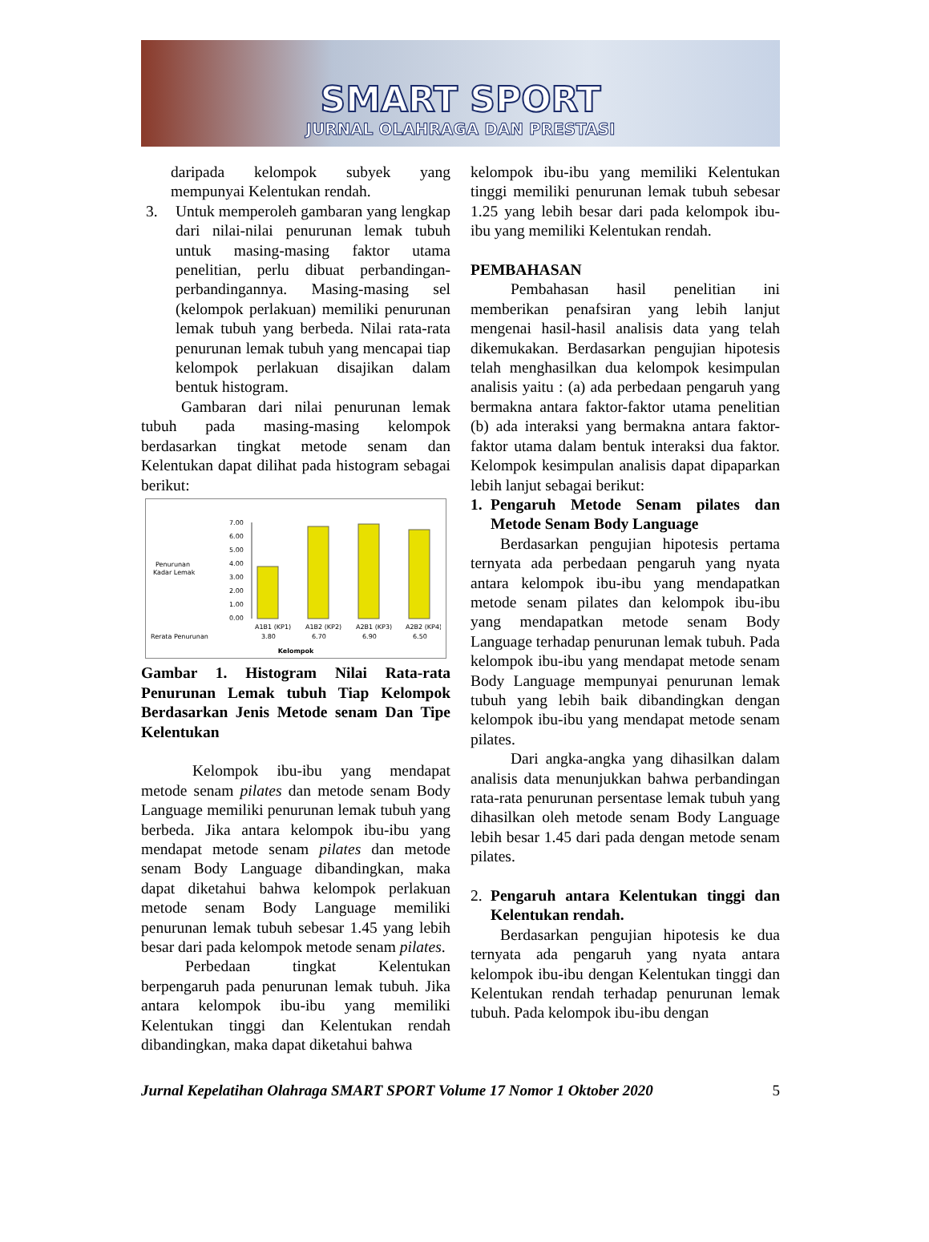SMART SPORT
JURNAL OLAHRAGA DAN PRESTASI
daripada kelompok subyek yang mempunyai Kelentukan rendah.
3. Untuk memperoleh gambaran yang lengkap dari nilai-nilai penurunan lemak tubuh untuk masing-masing faktor utama penelitian, perlu dibuat perbandingan-perbandingannya. Masing-masing sel (kelompok perlakuan) memiliki penurunan lemak tubuh yang berbeda. Nilai rata-rata penurunan lemak tubuh yang mencapai tiap kelompok perlakuan disajikan dalam bentuk histogram.
Gambaran dari nilai penurunan lemak tubuh pada masing-masing kelompok berdasarkan tingkat metode senam dan Kelentukan dapat dilihat pada histogram sebagai berikut:
Penurunan
Kadar Lemak
7.00
6.00
5.00
4.00
3.00
2.00
1.00
0.00
A1B1 (KP1)
A1B2 (KP2)
A2B1 (KP3)
A2B2 (KP4)
Rerata Penurunan
3.80
6.70
6.90
6.50
Kelompok
Gambar 1. Histogram Nilai Rata-rata Penurunan Lemak tubuh Tiap Kelompok Berdasarkan Jenis Metode senam Dan Tipe Kelentukan
Kelompok ibu-ibu yang mendapat metode senam pilates dan metode senam Body Language memiliki penurunan lemak tubuh yang berbeda. Jika antara kelompok ibu-ibu yang mendapat metode senam pilates dan metode senam Body Language dibandingkan, maka dapat diketahui bahwa kelompok perlakuan metode senam Body Language memiliki penurunan lemak tubuh sebesar 1.45 yang lebih besar dari pada kelompok metode senam pilates.
Perbedaan tingkat Kelentukan berpengaruh pada penurunan lemak tubuh. Jika antara kelompok ibu-ibu yang memiliki Kelentukan tinggi dan Kelentukan rendah dibandingkan, maka dapat diketahui bahwa
kelompok ibu-ibu yang memiliki Kelentukan tinggi memiliki penurunan lemak tubuh sebesar 1.25 yang lebih besar dari pada kelompok ibu-ibu yang memiliki Kelentukan rendah.
PEMBAHASAN
Pembahasan hasil penelitian ini memberikan penafsiran yang lebih lanjut mengenai hasil-hasil analisis data yang telah dikemukakan. Berdasarkan pengujian hipotesis telah menghasilkan dua kelompok kesimpulan analisis yaitu : (a) ada perbedaan pengaruh yang bermakna antara faktor-faktor utama penelitian (b) ada interaksi yang bermakna antara faktor-faktor utama dalam bentuk interaksi dua faktor. Kelompok kesimpulan analisis dapat dipaparkan lebih lanjut sebagai berikut:
1. Pengaruh Metode Senam pilates dan Metode Senam Body Language
Berdasarkan pengujian hipotesis pertama ternyata ada perbedaan pengaruh yang nyata antara kelompok ibu-ibu yang mendapatkan metode senam pilates dan kelompok ibu-ibu yang mendapatkan metode senam Body Language terhadap penurunan lemak tubuh. Pada kelompok ibu-ibu yang mendapat metode senam Body Language mempunyai penurunan lemak tubuh yang lebih baik dibandingkan dengan kelompok ibu-ibu yang mendapat metode senam pilates.
Dari angka-angka yang dihasilkan dalam analisis data menunjukkan bahwa perbandingan rata-rata penurunan persentase lemak tubuh yang dihasilkan oleh metode senam Body Language lebih besar 1.45 dari pada dengan metode senam pilates.
2. Pengaruh antara Kelentukan tinggi dan Kelentukan rendah.
Berdasarkan pengujian hipotesis ke dua ternyata ada pengaruh yang nyata antara kelompok ibu-ibu dengan Kelentukan tinggi dan Kelentukan rendah terhadap penurunan lemak tubuh. Pada kelompok ibu-ibu dengan
Jurnal Kepelatihan Olahraga SMART SPORT Volume 17 Nomor 1 Oktober 2020 5